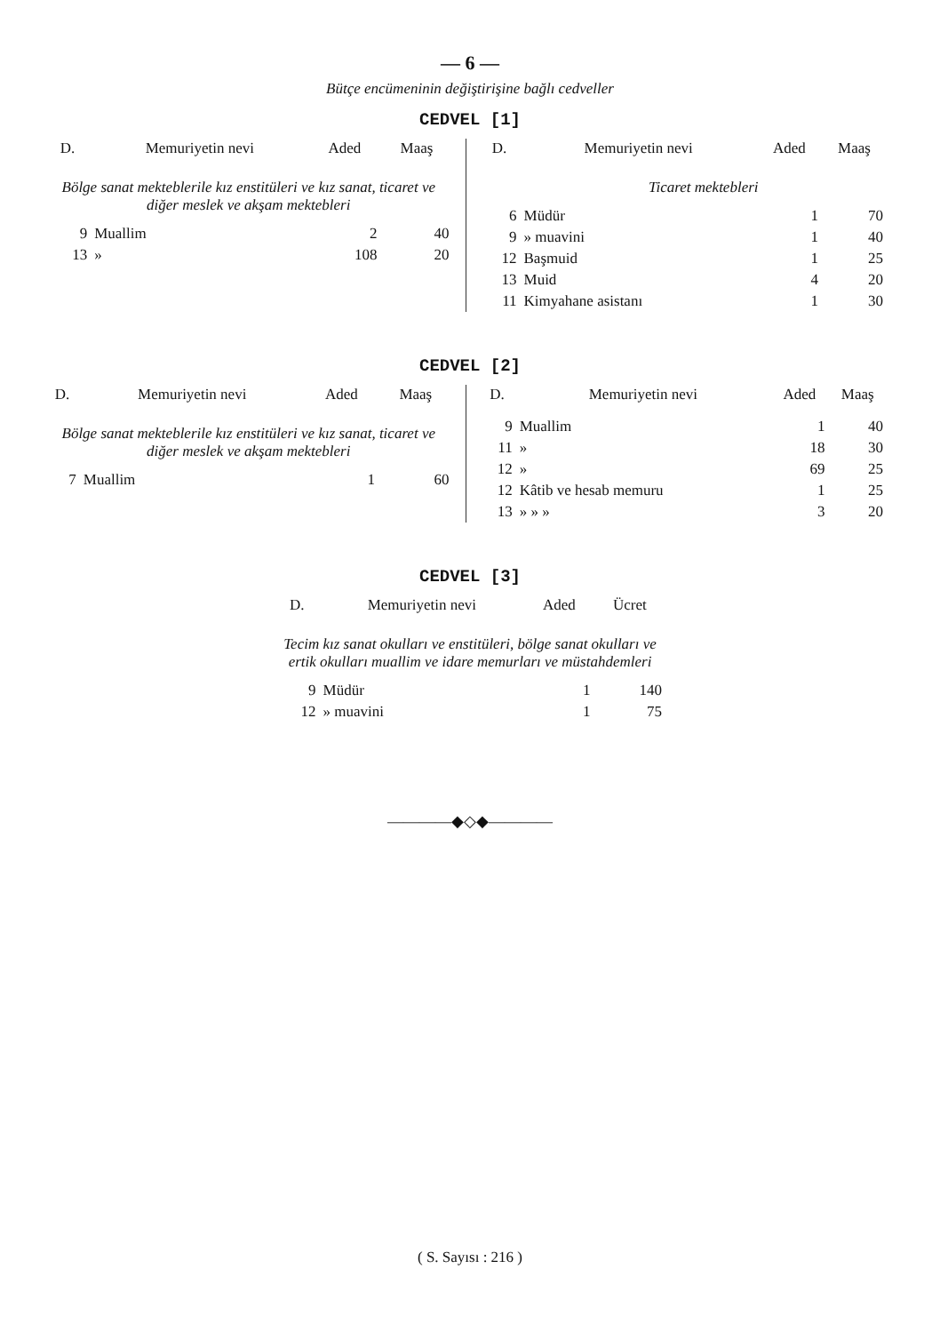— 6 —
Bütçe encümeninin değiştirişine bağlı cedveller
CEDVEL [1]
| D. | Memuriyetin nevi | Aded | Maaş |
| --- | --- | --- | --- |
| Bölge sanat mekteblerile kız enstitüleri ve kız sanat, ticaret ve diğer meslek ve akşam mektebleri | | | |
| 9 | Muallim | 2 | 40 |
| 13 | » | 108 | 20 |
| D. | Memuriyetin nevi | Aded | Maaş |
| --- | --- | --- | --- |
| | Ticaret mektebleri | | |
| 6 | Müdür | 1 | 70 |
| 9 | » muavini | 1 | 40 |
| 12 | Başmuid | 1 | 25 |
| 13 | Muid | 4 | 20 |
| 11 | Kimyahane asistanı | 1 | 30 |
CEDVEL [2]
| D. | Memuriyetin nevi | Aded | Maaş |
| --- | --- | --- | --- |
| Bölge sanat mekteblerile kız enstitüleri ve kız sanat, ticaret ve diğer meslek ve akşam mektebleri | | | |
| 7 | Muallim | 1 | 60 |
| D. | Memuriyetin nevi | Aded | Maaş |
| --- | --- | --- | --- |
| 9 | Muallim | 1 | 40 |
| 11 | » | 18 | 30 |
| 12 | » | 69 | 25 |
| 12 | Kâtib ve hesab memuru | 1 | 25 |
| 13 | » » » | 3 | 20 |
CEDVEL [3]
| D. | Memuriyetin nevi | Aded | Ücret |
| --- | --- | --- | --- |
| Tecim kız sanat okulları ve enstitüleri, bölge sanat okulları ve ertik okulları muallim ve idare memurları ve müstahdemleri | | | |
| 9 | Müdür | 1 | 140 |
| 12 | » muavini | 1 | 75 |
————◆◇◆————
( S. Sayısı : 216 )